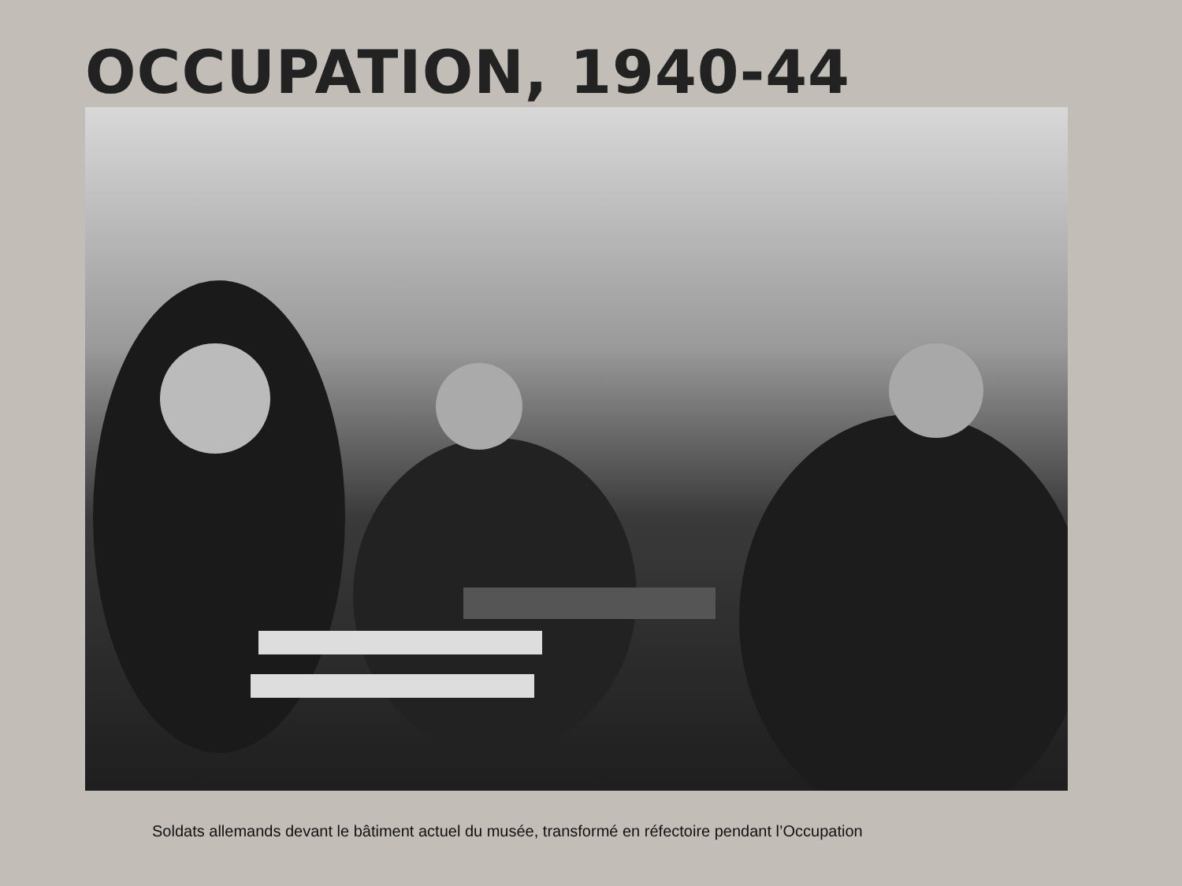OCCUPATION, 1940-44
Soldats allemands devant le bâtiment actuel du musée, transformé en réfectoire pendant l’Occupation